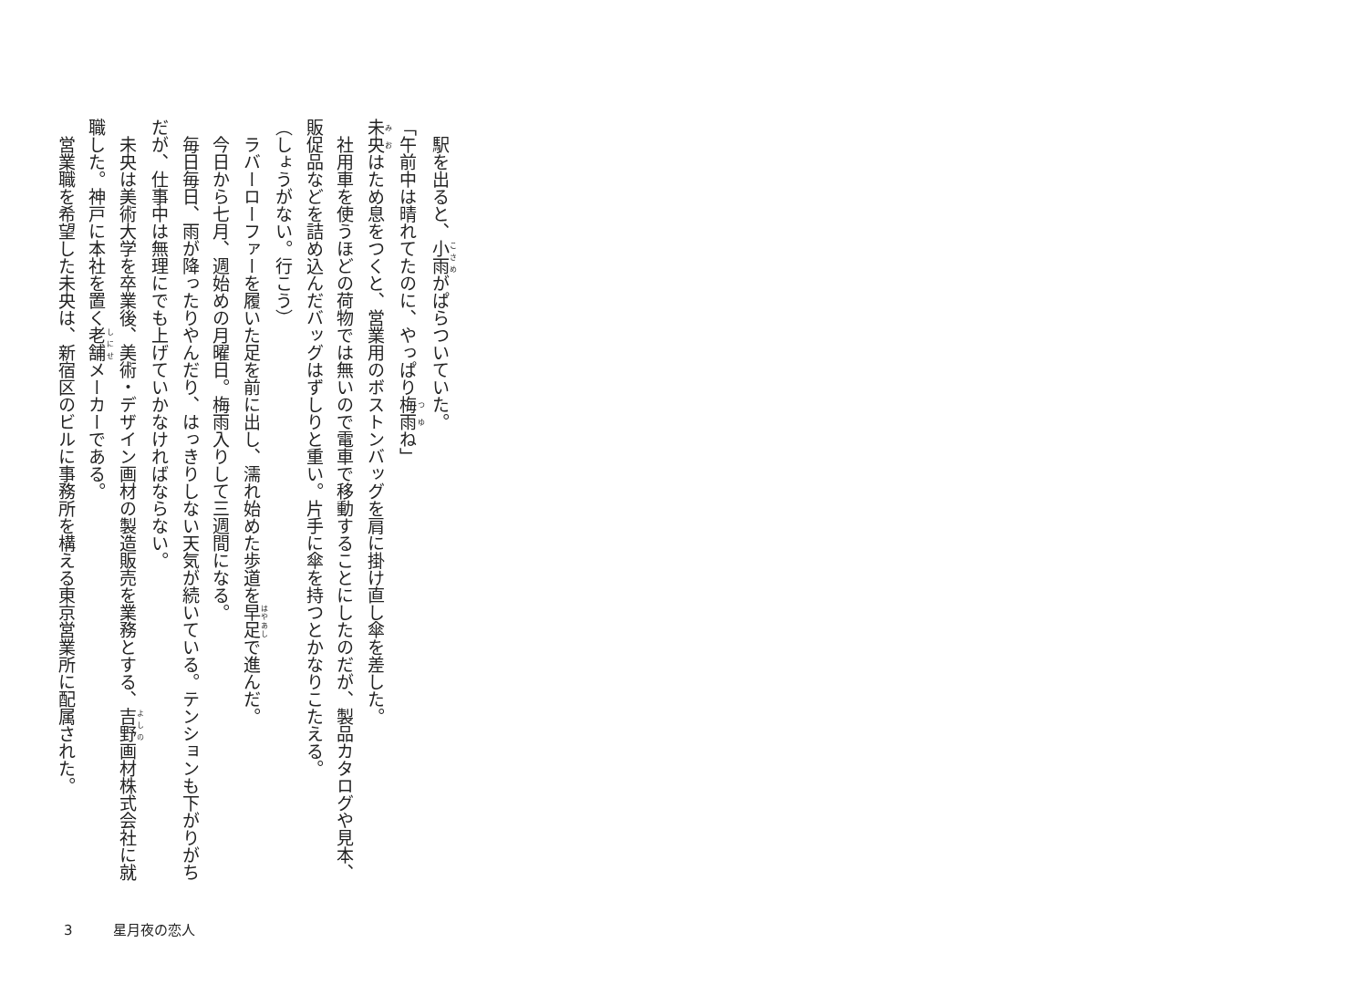駅を出ると、小雨がぱらついていた。
「午前中は晴れてたのに、やっぱり梅雨ね」
未央はため息をつくと、営業用のボストンバッグを肩に掛け直し傘を差した。
　社用車を使うほどの荷物では無いので電車で移動することにしたのだが、製品カタログや見本、販促品などを詰め込んだバッグはずしりと重い。片手に傘を持つとかなりこたえる。
（しょうがない。行こう）
　ラバーローファーを履いた足を前に出し、濡れ始めた歩道を早足で進んだ。
　今日から七月、週始めの月曜日。梅雨入りして三週間になる。
　毎日毎日、雨が降ったりやんだり、はっきりしない天気が続いている。テンションも下がりがちだが、仕事中は無理にでも上げていかなければならない。
　未央は美術大学を卒業後、美術・デザイン画材の製造販売を業務とする、吉野画材株式会社に就職した。神戸に本社を置く老舗メーカーである。
　営業職を希望した未央は、新宿区のビルに事務所を構える東京営業所に配属された。
3 星月夜の恋人